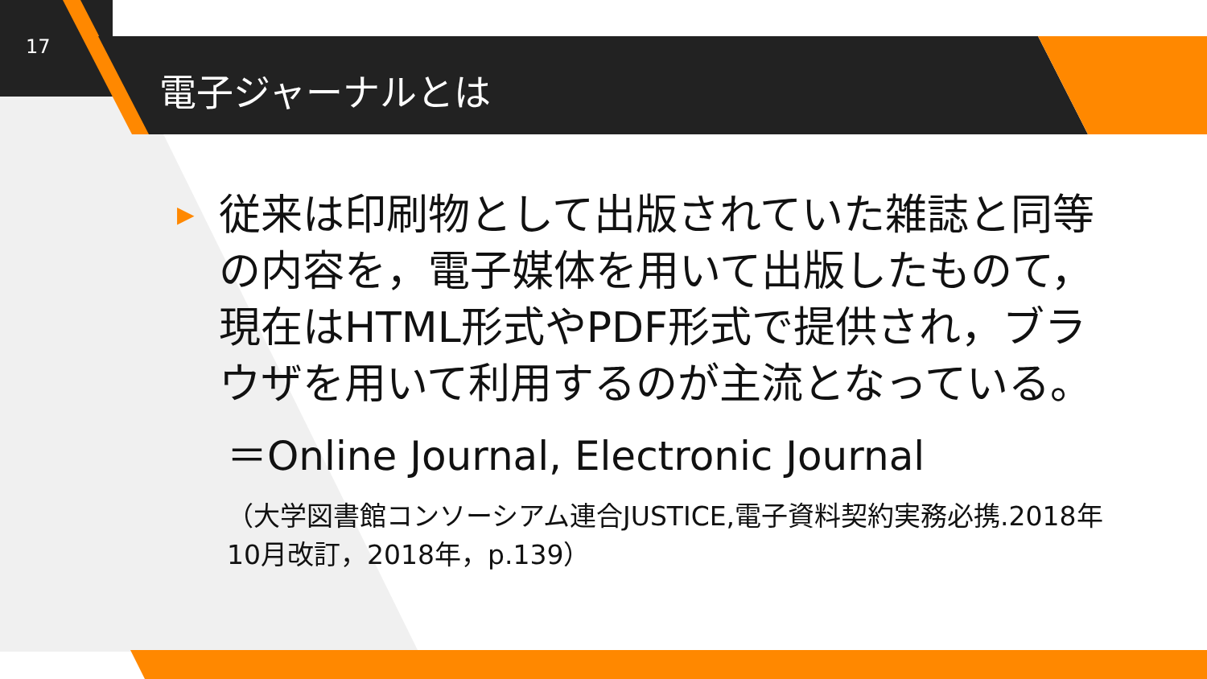17
電子ジャーナルとは
▶ 従来は印刷物として出版されていた雑誌と同等の内容を，電子媒体を用いて出版したものて，現在はHTML形式やPDF形式で提供され，ブラウザを用いて利用するのが主流となっている。
＝Online Journal, Electronic Journal
（大学図書館コンソーシアム連合JUSTICE,電子資料契約実務必携.2018年10月改訂，2018年，p.139）